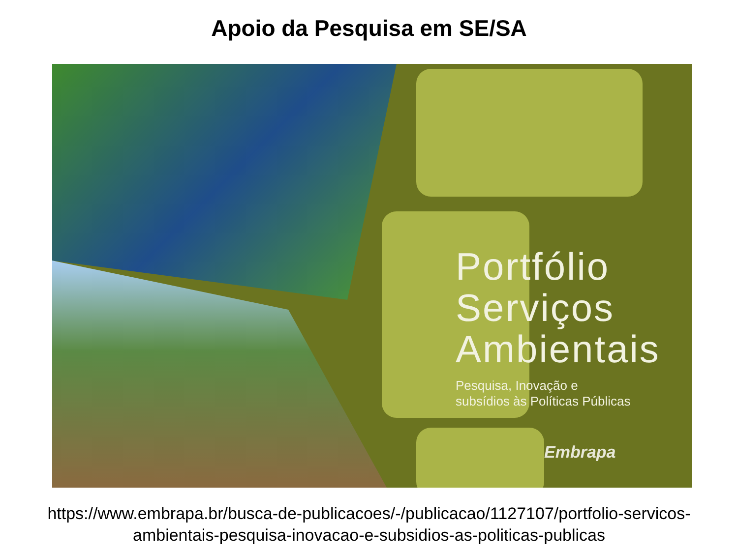Apoio da Pesquisa em SE/SA
Portfólio
Serviços
Ambientais
Pesquisa, Inovação e
subsídios às Políticas Públicas
Embrapa
https://www.embrapa.br/busca-de-publicacoes/-/publicacao/1127107/portfolio-servicos-
ambientais-pesquisa-inovacao-e-subsidios-as-politicas-publicas